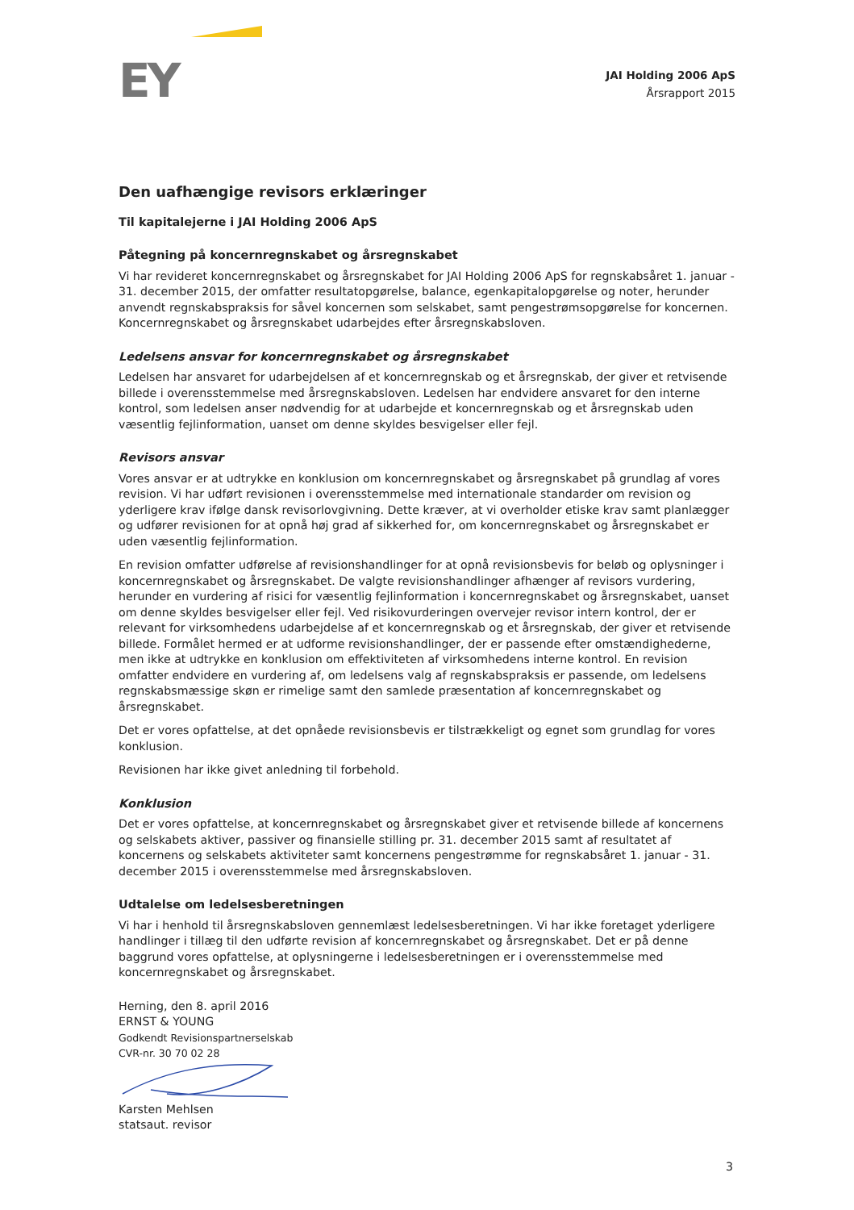EY
JAI Holding 2006 ApS
Årsrapport 2015
Den uafhængige revisors erklæringer
Til kapitalejerne i JAI Holding 2006 ApS
Påtegning på koncernregnskabet og årsregnskabet
Vi har revideret koncernregnskabet og årsregnskabet for JAI Holding 2006 ApS for regnskabsåret 1. januar - 31. december 2015, der omfatter resultatopgørelse, balance, egenkapitalopgørelse og noter, herunder anvendt regnskabspraksis for såvel koncernen som selskabet, samt pengestrømsopgørelse for koncernen. Koncernregnskabet og årsregnskabet udarbejdes efter årsregnskabsloven.
Ledelsens ansvar for koncernregnskabet og årsregnskabet
Ledelsen har ansvaret for udarbejdelsen af et koncernregnskab og et årsregnskab, der giver et retvisende billede i overensstemmelse med årsregnskabsloven. Ledelsen har endvidere ansvaret for den interne kontrol, som ledelsen anser nødvendig for at udarbejde et koncernregnskab og et årsregnskab uden væsentlig fejlinformation, uanset om denne skyldes besvigelser eller fejl.
Revisors ansvar
Vores ansvar er at udtrykke en konklusion om koncernregnskabet og årsregnskabet på grundlag af vores revision. Vi har udført revisionen i overensstemmelse med internationale standarder om revision og yderligere krav ifølge dansk revisorlovgivning. Dette kræver, at vi overholder etiske krav samt planlægger og udfører revisionen for at opnå høj grad af sikkerhed for, om koncernregnskabet og årsregnskabet er uden væsentlig fejlinformation.
En revision omfatter udførelse af revisionshandlinger for at opnå revisionsbevis for beløb og oplysninger i koncernregnskabet og årsregnskabet. De valgte revisionshandlinger afhænger af revisors vurdering, herunder en vurdering af risici for væsentlig fejlinformation i koncernregnskabet og årsregnskabet, uanset om denne skyldes besvigelser eller fejl. Ved risikovurderingen overvejer revisor intern kontrol, der er relevant for virksomhedens udarbejdelse af et koncernregnskab og et årsregnskab, der giver et retvisende billede. Formålet hermed er at udforme revisionshandlinger, der er passende efter omstændighederne, men ikke at udtrykke en konklusion om effektiviteten af virksomhedens interne kontrol. En revision omfatter endvidere en vurdering af, om ledelsens valg af regnskabspraksis er passende, om ledelsens regnskabsmæssige skøn er rimelige samt den samlede præsentation af koncernregnskabet og årsregnskabet.
Det er vores opfattelse, at det opnåede revisionsbevis er tilstrækkeligt og egnet som grundlag for vores konklusion.
Revisionen har ikke givet anledning til forbehold.
Konklusion
Det er vores opfattelse, at koncernregnskabet og årsregnskabet giver et retvisende billede af koncernens og selskabets aktiver, passiver og finansielle stilling pr. 31. december 2015 samt af resultatet af koncernens og selskabets aktiviteter samt koncernens pengestrømme for regnskabsåret 1. januar - 31. december 2015 i overensstemmelse med årsregnskabsloven.
Udtalelse om ledelsesberetningen
Vi har i henhold til årsregnskabsloven gennemlæst ledelsesberetningen. Vi har ikke foretaget yderligere handlinger i tillæg til den udførte revision af koncernregnskabet og årsregnskabet. Det er på denne baggrund vores opfattelse, at oplysningerne i ledelsesberetningen er i overensstemmelse med koncernregnskabet og årsregnskabet.
Herning, den 8. april 2016
ERNST & YOUNG
Godkendt Revisionspartnerselskab
CVR-nr. 30 70 02 28
Karsten Mehlsen
statsaut. revisor
3